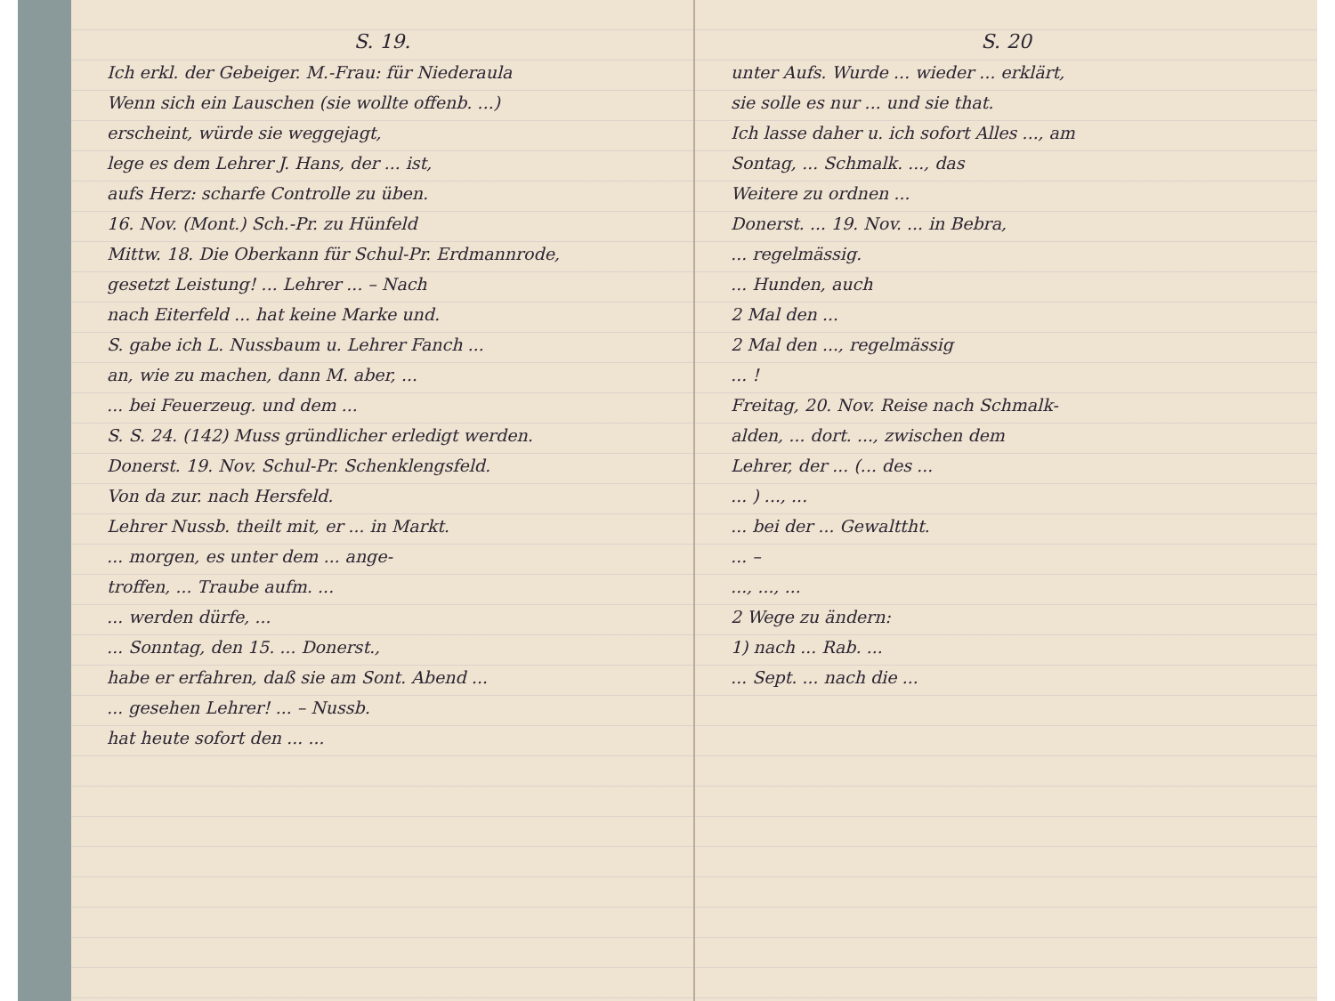S. 19.
Ich erkl. der Gebeiger. M.-Frau: für Niederaula
Wenn sich ein Lauschen (sie wollte offenb. ...)
erscheint, würde sie weggejagt,
lege es dem Lehrer J. Hans, der ... ist,
aufs Herz: scharfe Controlle zu üben.
16. Nov. (Mont.) Sch.-Pr. zu Hünfeld
Mittw. 18. Die Oberkann für Schul-Pr. Erdmannrode,
gesetzt Leistung! ... Lehrer ... – Nach
nach Eiterfeld ... hat keine Marke und.
S. gabe ich L. Nussbaum u. Lehrer Fanch ...
an, wie zu machen, dann M. aber, ...
... bei Feuerzeug. und dem ...
S. S. 24. (142) Muss gründlicher erledigt werden.
Donerst. 19. Nov. Schul-Pr. Schenklengsfeld.
Von da zur. nach Hersfeld.
Lehrer Nussb. theilt mit, er ... in Markt.
... morgen, es unter dem ... ange-
troffen, ... Traube aufm. ...
... werden dürfe, ...
... Sonntag, den 15. ... Donerst.,
habe er erfahren, daß sie am Sont. Abend ...
... gesehen Lehrer! ... – Nussb.
hat heute sofort den ... ...
S. 20
unter Aufs. Wurde ... wieder ... erklärt,
sie solle es nur ... und sie that.
Ich lasse daher u. ich sofort Alles ..., am
Sontag, ... Schmalk. ..., das
Weitere zu ordnen ...
Donerst. ... 19. Nov. ... in Bebra,
... regelmässig.
... Hunden, auch
2 Mal den ...
2 Mal den ..., regelmässig
... !
Freitag, 20. Nov. Reise nach Schmalk-
alden, ... dort. ..., zwischen dem
Lehrer, der ... (... des ...
... ) ..., ...
... bei der ... Gewalttht.
... –
..., ..., ...
2 Wege zu ändern:
1) nach ... Rab. ...
... Sept. ... nach die ...